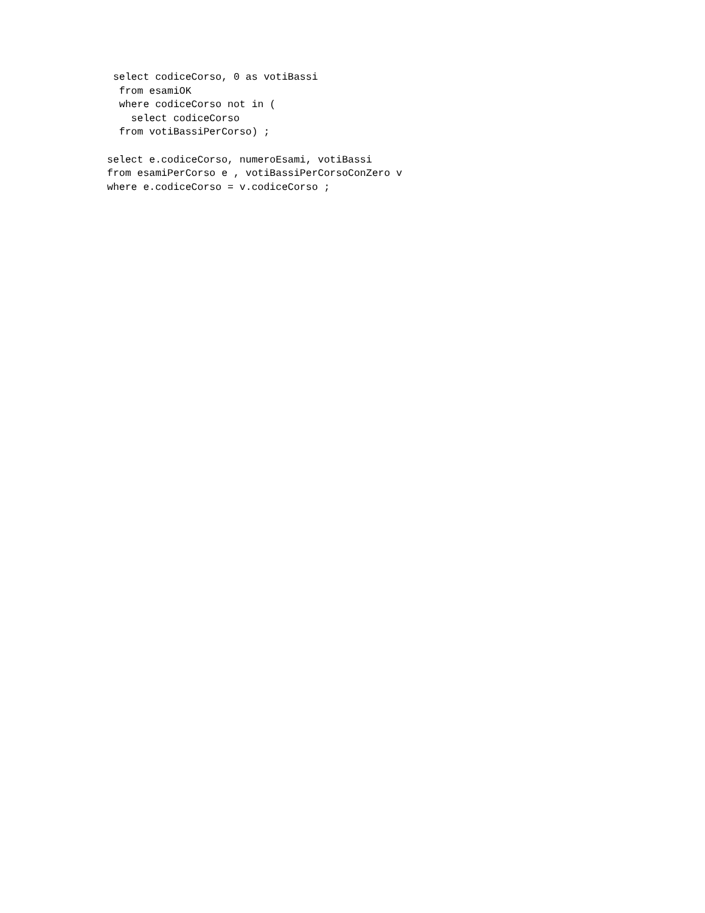select codiceCorso, 0 as votiBassi
  from esamiOK
  where codiceCorso not in (
    select codiceCorso
  from votiBassiPerCorso) ;

select e.codiceCorso, numeroEsami, votiBassi
from esamiPerCorso e , votiBassiPerCorsoConZero v
where e.codiceCorso = v.codiceCorso ;